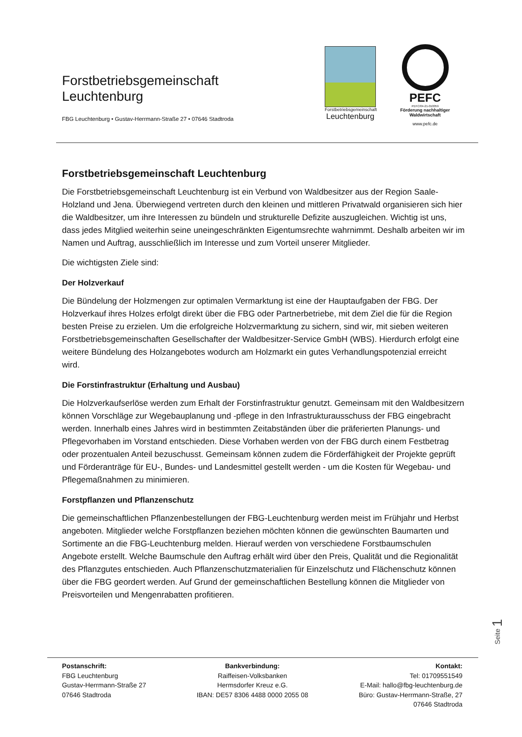Forstbetriebsgemeinschaft
Leuchtenburg
FBG Leuchtenburg • Gustav-Herrmann-Straße 27 • 07646 Stadtroda
Forstbetriebsgemeinschaft
Leuchtenburg
PEFC
PEFC/04-21-010059
Förderung nachhaltiger
Waldwirtschaft
www.pefc.de
Forstbetriebsgemeinschaft Leuchtenburg
Die Forstbetriebsgemeinschaft Leuchtenburg ist ein Verbund von Waldbesitzer aus der Region Saale-Holzland und Jena. Überwiegend vertreten durch den kleinen und mittleren Privatwald organisieren sich hier die Waldbesitzer, um ihre Interessen zu bündeln und strukturelle Defizite auszugleichen. Wichtig ist uns, dass jedes Mitglied weiterhin seine uneingeschränkten Eigentumsrechte wahrnimmt. Deshalb arbeiten wir im Namen und Auftrag, ausschließlich im Interesse und zum Vorteil unserer Mitglieder.
Die wichtigsten Ziele sind:
Der Holzverkauf
Die Bündelung der Holzmengen zur optimalen Vermarktung ist eine der Hauptaufgaben der FBG. Der Holzverkauf ihres Holzes erfolgt direkt über die FBG oder Partnerbetriebe, mit dem Ziel die für die Region besten Preise zu erzielen. Um die erfolgreiche Holzvermarktung zu sichern, sind wir, mit sieben weiteren Forstbetriebsgemeinschaften Gesellschafter der Waldbesitzer-Service GmbH (WBS). Hierdurch erfolgt eine weitere Bündelung des Holzangebotes wodurch am Holzmarkt ein gutes Verhandlungspotenzial erreicht wird.
Die Forstinfrastruktur (Erhaltung und Ausbau)
Die Holzverkaufserlöse werden zum Erhalt der Forstinfrastruktur genutzt. Gemeinsam mit den Waldbesitzern können Vorschläge zur Wegebauplanung und -pflege in den Infrastrukturausschuss der FBG eingebracht werden. Innerhalb eines Jahres wird in bestimmten Zeitabständen über die präferierten Planungs- und Pflegevorhaben im Vorstand entschieden. Diese Vorhaben werden von der FBG durch einem Festbetrag oder prozentualen Anteil bezuschusst. Gemeinsam können zudem die Förderfähigkeit der Projekte geprüft und Förderanträge für EU-, Bundes- und Landesmittel gestellt werden - um die Kosten für Wegebau- und Pflegemaßnahmen zu minimieren.
Forstpflanzen und Pflanzenschutz
Die gemeinschaftlichen Pflanzenbestellungen der FBG-Leuchtenburg werden meist im Frühjahr und Herbst angeboten. Mitglieder welche Forstpflanzen beziehen möchten können die gewünschten Baumarten und Sortimente an die FBG-Leuchtenburg melden. Hierauf werden von verschiedene Forstbaumschulen Angebote erstellt. Welche Baumschule den Auftrag erhält wird über den Preis, Qualität und die Regionalität des Pflanzgutes entschieden. Auch Pflanzenschutzmaterialien für Einzelschutz und Flächenschutz können über die FBG geordert werden. Auf Grund der gemeinschaftlichen Bestellung können die Mitglieder von Preisvorteilen und Mengenrabatten profitieren.
Seite 1
Postanschrift:
FBG Leuchtenburg
Gustav-Herrmann-Straße 27
07646 Stadtroda
Bankverbindung:
Raiffeisen-Volksbanken
Hermsdorfer Kreuz e.G.
IBAN: DE57 8306 4488 0000 2055 08
Kontakt:
Tel: 01709551549
E-Mail: hallo@fbg-leuchtenburg.de
Büro: Gustav-Herrmann-Straße, 27
07646 Stadtroda